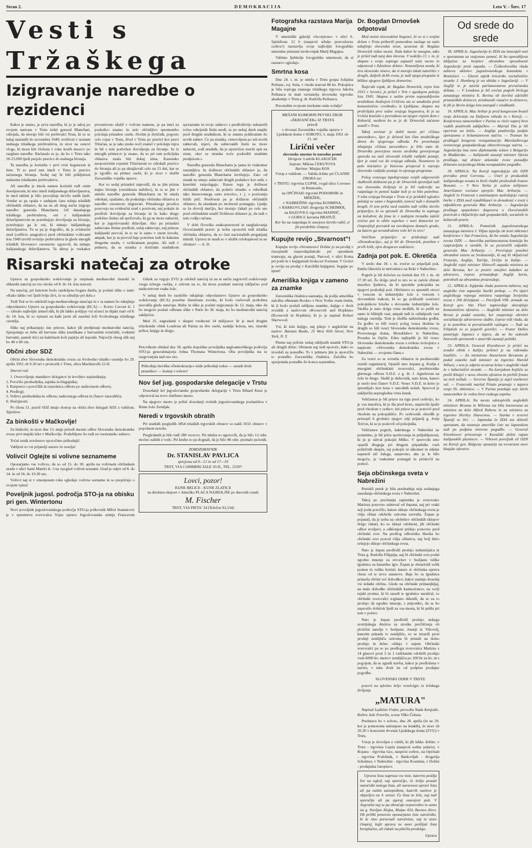Stran 2. D E M O K R A C I J A Leto V. - Štev. 17
Vesti s Tržaškega
Izigravanje naredbe o rezidenci
Kakor je znano, je prva naredba, ki jo je takoj po svojem nastopu v Trstu izdal general Blanchart, odrejala, da morajo biti vsi prebivalci Trsta, ki so se tukaj nastanili do novembra 1949, uvrščeni v seznam stalnega tržaškega prebivalstva, in sicer na osnovi vloge, ki mora biti vložena v roku šestih mescev po razglasu naredbe. Računalo se je, da bo v Trstu tako 10-15.000 ljudi prejelo pravico do stalnega bivanja.
Ta naredba je koristila v prvi vrsti beguncem iz Istre. Ti so pred tem imeli v Trstu le pravico začasnega bivanja. Sedaj naj bi bili priključeni stalnemu tržaškemu prebivalstvu.
Ali naredba je imela namen koristiti tudi onim doseljencem, ki niso imeli italijanskega državljanstva, in med takimi je bilo precejšnje število naših ljudi. Vendar se pa opaža v zadnjem času težnja tržaških občinskih oblastev, da na en ali drug način izigrajo naredbo generala Blancharta. Od današnjega tržaškega prebivalstva, oni z italijanskim državljanstvom ne potrebujejo dovoljenja za bivanje, potrebujejo ga le oni, ki nimajo italijanskega državljanstva. Tu se pa je dogodilo, da je evidenčni urad (»ufficio anagrafe«) pred občinskimi volitvami leta 1949 izvršil revizijo prebivalstva in glede mnogih tržaških Slovencev enostavno ugotovil, da nimajo italijanskega državljanstva. Ta ukrep je vsekakor prvenstveno služil v volivne namene, je pa imel za posledico znatno in zelo občutljivo spremembo položaja prizadete osebe. Dočim je dotičnik, pogosto celo rojen v Trstu, živel v Trstu po pravici kot pravi Tržačan, se je tako preko noči znašel v položaju tujca in bil s tem podvržen dovoljenju za bivanje. In iz mnogih primerov je znano, da so pri tem policijska oblastva znala biti dokaj sitna. Kazensko neoporečnim rojenim Tržačanom so odrekali pravico do bivanja ali jo pa skrajševali celo na 15 dni, kar se je zgodilo na primer osebi, ki je sicer v službi Zavezniške vojaške uprave.
Ker so sedaj prizadeti zaprosili, da se jim prizna trajno bivanje (»residenza stabile«), in ta se jim v smislu naredbe generala Blancharta ne bi smela odrekati, opažamo, da poskušajo občinska oblastva to naredbo enostavno izigravati. Prizadetega prosilca pozovejo na evidenčni urad s pozivom, naj pokaže in predloži dovoljenje za bivanje in še kako drugo podobno listino ali spričevalo, ki ga ne more nabaviti, ker je jugoslovanski državljan. Ako pa prizadeti zahtevane listine predloži, tedaj zahtevajo, naj prinese italijanski prevod, in to ne le samo v enem izvodu, ampak, ker je ta prevod baje potreben tudi še kakemu drugemu uradu, v večkratnem prepisu. Ali tudi v primeru, da se stranka z dotičnim uradnikom sporazume in svojo zahtevo s predložitvijo nekaterih točno odrejenih listin uredi, se po nekaj dneh znajde pred drugim uradnikom, ki se smatra poklicanim do novih zahtev. Če pa stranka, vznevoljena po teh novih zahtevah, izjavi, da zahtevanih listin ne more nabaviti, sodi uradnik, da je upravičen staviti spis na stran, »ker se stranka noče podrediti uradnim predpisom.«
Naredba generala Blancharta je jasna in vsakomur razumljiva. In dolžnost občinskih oblastev je, da naredbo generala Blancharta izvršujejo. Zato od strank ne smejo zahtevati drugih podatkov kot onih, s katerimi razpolagajo. Razen tega je dolžnost občinskih oblastev, da poduče stranko o odredbah tako imenovanega »atto notorio«, t. j. o pozivanju štirih prič. Predvsem pa je dolžnost občinskih oblastev, da strankam po možnosti pomagajo. Ljudje se že dovolj mučijo, ker morajo čakati po cele ure pred občinskimi uradi! Dolžnost oblastev je, da tudi o tem vodijo računa.
V dobi človeške enakopravnosti in razglaševanja človečanskih pravic je treba opozoriti tudi tržaška občinska oblastva, da so časi nacionalnih preganjanj minuli. Uprava in uradi so v službi celokupnosti in ne obratno! — A. D.
Risarski natečaj za otroke
Uprava za gospodarsko sodelovanje je razpisala mednarodni risarski in slikarski natečaj za vse otroke od 8. do 14. leta starosti.
Na natečaj, pri katerem bodo razdeljena bogata darila, je poslati slike o temi: »Kako lahko več ljudi bolje živi, če se združijo pri delu.«
Tudi Trst se bo udeležil tega mednarodnega natečaja in v ta namen bo tukajšnje odposlanstvo Uprave za gospodarsko sodelovanje (ECA) — Korzo Cavour št. 1 — izbralo najboljše izmed slik, ki jih lahko pošljejo vsi učenci in dijaki stari od 8. do 14. leta, ki so vpisani na kaki javni ali zasebni šoli Svobodnega tržaškega ozemlja.
Slike naj prikazujejo iste prizore, kakor jih predpisuje mednarodni natečaj. Sprejemajo se risbe ali barvaste slike (naslikane z barvastimi svinčniki, vodnimi barvami, pasteli itd.) na kakršnem koli papirju ali lepenki. Največji obseg slik naj bo 40 x 60 cm.
Odsek za vzgojo ZVU je odobril natečaj in na ta način zagotovil sodelovanje vsega učnega osebja, z ozirom na to, da mora potekati natečaj izključno pod nadzorstvom vsake šole.
V nekaj dneh bo razdelilo tukajšnje odposlanstvo Uprave za gospodarsko sodelovanje (ECA) posebne ilustrirane zvezke, ki bodo vsebovali podrobna navodila glede natečaja. Risbe in slike je poslati najpozneje do 12. maja, tako da bo mogoče poslati odbrane slike v Pariz do 30. maja, ko bo mednarodni natečaj zaključen.
Med 25. nagradami v skupni vrednosti 14 milijonov lir je med drugim tritedenski obisk Londona ali Pariza za dve osebi, nadalje kolesa, ure, risarski pribor, knjige in drugo.
Občni zbor SDZ
Občni zbor Slovenske demokratske zveze za Svobodno tržaško ozemlje bo 29. aprila 1951 ob 9.30 uri v prostorih v Trstu, ulica Machiavelli 22-II.
Dnevni red:
1. Overovljenje mandatov delegatov in izvolitev zapisnikarja;
2. Poročilo predsednika, tajnika in blagajnika;
3. Razprava o poročilih in razrešnica odboru po nadzornem odboru;
4. Predlogi;
5. Volitve predsednika in odbora; nadzornega odbora in članov razsodišča;
6. Slučajnosti.
Po členu 11. pravil SDZ imajo dostop na občni zbor delegati SDZ z vabilom. Tajništvo
Za binkošti v Mačkovlje!
Za binkošti, in sicer dne 13. maja priredi mestni odbor Slovenske demokratske zveze prvi majski izlet v Mačkovlje. Poskrbljeno bo tudi za vsestransko zabavo.
Točni urnik avtobusov sporočimo prihodnjič.
Vabljeni so vsi prijatelji narave in veselja!
Volivci! Oglejte si volivne seznameme
Opozarjamo vse volivce, da so od 15. do 30. aprila na volivnem občinskem uradu v ulici Santi Martiri št. 3 na vpogled volivni seznami. Urad je odprt od 8. do 14. in od 16. do 19.30 ure.
Volivci naj si v omenjenem roku ogledajo volivne sezname in se prepričajo o svojem vpisu!
Poveljnik jugosl. področja STO-ja na obisku pri gen. Wintertonu
Novi poveljnik jugoslovanskega področja STO-ja polkovnik Miloš Stamatović je v spremstvu svetovalca Vojne uprave Jugoslovanske armije Francetom Perovškom obiskal dne 18. aprila dopoldne poveljnika angloameriškega področja STO-ja generalmajorja Johna Thomasa Wintertona. Oba poveljnika sta se razgovarjala nad eno uro.
Prihodnja številka »Demokracije« izide prihodnji teden — zaradi dveh praznikov — komaj v soboto!
Nov šef jug. gospodarske delegacije v Trstu
Dosedanji šef jugoslovanske gospodarske delegacije v Trstu Rihard Knez je odpotoval na novo službeno mesto.
Na njegovo mesto je prišel dosedanji svétnik jugoslovanskega poslaništva v Rimu Jože Zemljak.
Neredi v trgovskih obratih
Pri uradnih pregledih 3854 tržaških trgovskih obratov so našli 1033 obratov v popolnem neredu.
Pregledanih je bilo tudi 280 vzorcev. Pri mleku so ugotovili, da je bilo 13 odst. močno zalitih z vodo. Pri kruhu so pa dognali, da je bilo 46 odst. premalo pečenih.
ZOBOZDRAVNIK
Dr. STANISLAV PAVLICA
sprejema od 9—12 in od 17—19
TRST, VIA COMMERCIALE 10-II., TEL. 25597
Lovci, pozor!
KUNE BELICE - KUNE ZLATICE
za direkten eksport v Ameriko PLAČA NAJBOLJŠE po dnevnih cenah
M. Fischer
TRST, VIA PIETA' 24 (Telefon 93,134)
Fotografska razstava Marija Magajne
V umetniški galeriji »Scorpione« v ulici S. Spiridione 12 b (nasproti srbske pravoslavne cerkve!) razstavlja svoje najboljše fotografske umetnine priznani strokovnjak Marij Magajna.
Vabimo ljubitelje fotografske umetnosti, da si razstavo ogledajo.
Smrtna kosa
Dne 24. t. m. je umrla v Trstu gospa Jožipina Perhauc, roj. Suša, v visoki starosti 86 let. Pokojnica je bila soproga znanega tržaškega trgovca Jakoba Perhauca in mati ravnatelja slovenske trgovske akademije v Trstu g. dr. Rudolfa Perhauca.
Preostalim svojcem izrekamo naše sožalje!
MEŠANI KOMORNI PEVSKI ZBOR »ŠKRJANČEK« IZ TRSTA
priredi
v dvorani Zavezniške vojaške uprave v Ljudskem domu v SOBOTO, 5. maja 1951 ob 21. uri
Lirični večer
slovenske umetne in narodne pesmi
Dirigent: Ludvik KLAKOČER
Sopran: Milena ČEKUTOVA
Bariton: Marjan KOS
Vstop z vabilom. — Vabila dobite pri ČLANIH ZBORA ter:
v TRSTU: trgovina LUPSE, vogal ulice Coroneo in Rismondo,
na OPČINAH: trgovini PODOBNIK in MERŽEK,
v NABREŽINI: trgovina KOSMINA,
v BARKOVLJAH: drogerija SCHEIMER,
na BAZOVICI: trgovina MAHNIČ,
v GORICI: kavarna BRATUŽ.
Ker bo na razpolago le omejeno število vabil, si jih preskrbite čimprej.
Kupujte revijo „Stvarnost"!
Kupujte revijo »Stvarnost«! Dobite jo na prodaj v časopisnih razprodajalnicah: pri openskem tramvaju, na glavni postaji, Parovel, v ulici Roma pri pošti in v knjigarnah Stoka ter Fortunat. V Gorici je revija na prodaj v Katoliški knjigarni. Segajte po njem!
Ameriška knjiga v zameno za znamke
Zavezniška čitalnica naznanja, da pošlje ameriška založba »Bantam Books« v New Yorku vsem tistim, ki ji bodo poslali rabljene znamke, knjigo v dveh zvezkih z naslovom »Roosevelt and Hopkins« (Roosevelt in Hopkins), ki jo je napisal Robert Sherwood.
Vsi, ki žele knjigo, naj pišejo v angleščini na naslov: Bantam Books, 25 West 45th Street, New York, N. Y.
Pismu naj prilože nekaj rabljenih znamk STO-ja ali drugih držav. Obenem naj tudi sporoče, kako so izvedeli za ponudbo. To v primeru jim je sporočila to ponudbo Zavezniška čitalnica. Založba bo sprejemala ponudbe do konca septembra.
Dr. Bogdan Drnovšek odpotoval
Med onimi slovenskimi begunci, ki so si s svojim delom v Trstu priborili pomembne zasluge za našo tukajšnjo slovensko stvar, zavzema dr. Bogdan Drnovšek vidno mesto. Toda kakor že mnogim, tako je prišel tudi zanj dan slovesa. V nedeljo 22. t. m. je skupno s svojo soprogo zapustil naše mesto in odpotoval v Združene države. Neusmiljena usoda, ki tira slovenske sinove, da si morajo iskati zatočišče v drugih, daljnih delih sveta, je tudi njega pregnala iz bližine njegove ljubljene domovine.
Štajerski rojak, dr. Bogdan Drnovšek, rojen leta 1915 v Sevnici, je prišel v Trst v zgodnjem poletju leta 1945. Skupno z našim prvim nepozabljenim urednikom Andrejem Uršičem sta se umaknila pred komunistično »svobodo« iz Ljubljane, skupno sta preživljala prve tedne svojega begunstva, ki je za Uršiča končalo s povratkom na njegov rojstni dom v Kobarid, medtem ko se je dr. Drnovšek začasno ustalil v Trstu.
Takoj novinar je dobil mesto pri »Glasu zaveznikov«, kjer je deloval kot član uredniškega zbora do njegovega odhoda. Po prenehanju izhajanja »Glasa zaveznikov« je bilo nato dr. Drnovšku poverjeno mesto urednika govorjenega sporeda na naši slovenski tržaški radijski postaji, kjer je ostal vse do svojega odhoda. Neumoren in poln iniciative je bistveno prispeval k razvoju slovenske radijske postaje in njenega programa.
Poleg vestnega izpolnjevanja svojih odgovornih službenih dolžnosti pa je dr. Drnovšek spremljal tudi vse slovensko življenje in je bil radevolje na razpolago in pomoč kadar koli je to bilo potrebno. V teku svojega bivanja v Trstu si je pridobil ugleden položaj ne samo v begunskih, temveč tudi v domačih krogih. O tem priča med ostalim tudi veliko število prijateljev, ki so spremili dr. Drnovška in soprogo na kolodvor, da jima še v zadnjem trenutku zaželé srečno pot in obilo uspehov v novi domovini ter čimprejšnji povratek na osvobojeno domačo grudo, na katero ga nerazdruženo veže kri in srce!
Voščilom prijateljev se pridružuje tudi »Demokracija«, saj je bil dr. Drnovšek, posebno v prvih letih, njen dragocen sodelavec.
Zadnja pot pok. E. Okretiča
V sredo dne 18. t. m. zvečer so pripeljali pok. Emila Okretiča iz mrtvašnice na Reki v Nabrežino.
Pogreb je bil določen za četrtek dne 19. t. m. ob 17.30 uri. Že dolgo pred to uro so se začele zbirati množice ljudstva, da bi spremile pokojnika na njegovi poslednji poti. Občinstvo so spremili otroci v vencem in industrijske šole z vencem s slovenskim trakom, ki so ga poklonili součenci pokojnikove hčerke s slovenske industrijske šole. Sledila je nato dolga vrsta moških, ki so prišli ne samo iz bližnjih vasi, ampak tudi iz oddaljenih vasi našega ozemlja. Tem je sledila nabrežinska godba. Za godbo so bili venci; poleg venca družine in drugih so bili venci Slovenske demokratske zveze, Prosvetnega doma, Motoklubov iz Nabrežine, Proseka in Opčin. Eden najlepših je bil venec Slovenske demokratske zveze s svileno trobojnico z napisom: »Slovenska demokratska zveza v Nabrežini — svojemu članu.«
Za venci so se uvrstila oblastva in predstavniki raznih organizacij. Opazili smo župana g. Kralja z mnogimi občinskimi svetovalci, predstavnike glavnega odbora S.D.Z. z g. dr. J. Agneletom na čelu in druge. Sledil je duhovnik, nato krsta, katero je neslo šest članov S.D.Z. Venec S.D.Z. in krsto je spremljalo šest žena v narodnih nošah. Sprevod je zaključila nepregledna vrsta žensk.
Veličasten je bil prizor na trgu pred cerkvijo, ko je vsa množica, ki je šla pred krsto, napravila špalir pred vhodom v cerkev; isti prizor se je ponovil pred vhodom na pokopališče. Po cerkvenih obredih je pristopil h grobnici njegov ožji prijatelj g. Josip Terčon, ki se je poslovil od pokojnika.
Veličasten pogreb, kakršnega v Nabrežini ne pomnimo, je bil priča spoštovanja in priljubljenosti, ki ju je užival pokojni Milko. V sprevodu smo opazili drugega pri drugem pripadnike vseh političnih skupin, saj pokojni ni nikomur in nikdar napravil nič žalega, nasprotno, ako je le bilo mogoče, je vsakomur pomagal in priskočil na pomoč.
Seja občinskega sveta v Nabrežini
Pretekli petek je bila predzadnja seja sedanjega zasedanja občinskega sveta v Nabrežini.
Takoj po prečitanju zapisnika je svetovalec Marizza ponovno zahteval od župana, naj pri vsaki seji poda poročilo, katere sklepe občinskega sveta je višja oblast odobrila oziroma zavrnila. Župan je pojasnil, da je treba na odobritev občinskih sklepov dolgo čakati; ko so sklepi odobreni, jih občinski odbor uveljavi, a odklonjeni pridejo ponovno pred občinski svet. Na predlog odbornika Skerka bo občinski svet pozval višja oblastva, naj bolj hitro rešujejo sklepe občinskega sveta.
Nato je župan predložil prošnjo industrijalca iz Trsta g. Rudolfa Filippija, naj bi občinski svet podal ugodno mnenje za otvoritev v Sesljanu velike igralnice za hazardne igre. Župan je obrazložil velik pomen in velike koristi, katere si občinska uprava obeta od te nove ustanove. Baje bo ta igralnica prinesla občini več dohodkov, kakor znašajo dosedaj vsi izdatki občine. Glede na občinski primanjkljaj, na male dohodke občinskih kamnolomov, na večji tujski promet, ki bi zaradi te igralnice naraščal, so občinski svetovalci soglasno sklenili, da se za to prošnjo da ugodno mnenje, s pripombo, da se bo zaprosilo dobiček ljudi za vsa mesta, ki bi prišla pri tem v poštev.
Nato je župan predložil prošnjo nekega avstrijskega društva za stroške prečiščenja ob ploščini naselja v Sesljanu. Jusarji iz Vižovelj, katerim pripada to zemljišče, so se izrazili proti prodaji zemljišča oziroma bi pristali na delno prodajo in delno oddajo v najem. Občinski svetovalci pa so po predlogu svetovalca Marizze s 14 glasovi proti 5 in 1 vzdržanim odobrili prodajo vseh 6000 kv. metrov zemljišča po 200 lir za kv. m s pogojem, da se zgradi stavba, kakor je predložena v načrtu, v teku dveh let od podpisu prodajne pogodbe.
SLOVENSKI ODER V TRSTU
ponovi na splošno željo veseloigro iz šolskega življenja
„MATURA"
Napisal Ladislav Fodor, prevedla Nada Konjedic. Režira Jože Peterlin, scena Vilko Čekuta.
Predstava bo v soboto, dne 28. aprila (in ne 29. kot je pomotoma natisnjeno na letakih), in sicer ob 20,30 v koncertni dvorani Ljudskega doma (ZVU) v Trstu.
Vstop je dovoljen z vabili, ki jih lahko dobite: v Trstu - trgovina Lupša (nasproti sodne palače), v Rojanu - trgovina Gec, nasproti cerkve, na Opčinah - trgovina Podobnik, v Barkovljah - drogerija Scheimer, v Nabrežini - trgovina Kosmina, v Dolini - prodajalna časopisov.
Uprava lista naprosa vse tiste, katerim pošilja list na ogled, naj sporočijo, če želijo postati naročniki našega lista, ali naravnost upravi lista ali pa našim zastopnikom, katerih naslove je objavljen na 4. strani. Če lista ne žele, naj tudi sporočijo ali pa zgoraj omenjeni poti. V Argentini naj se pa obračajo neposredno in samo na g. Novljan Alojza, Maipu 450, Buenos Aires. Ob priliki ponovno opozarjamo tiste naročnike, ki še niso poravnali naročnino, naj to store čimprej, kajti uprava ne more pošiljati lista brezplačno, ali čakati na plačila predolgo.
Uprava
Od srede do srede
18. APRILA: Jugoslavija in ZDA sta izmenjali noti o sporazumu za vzajemno pomoč, ki bo uporabljena izključno za krepitev obrambne sposobnosti Jugoslavije proti napadu. — Češkoslovaška vlada zahteva ukinitev jugoslovanskega konzulata v Bratislavi. — Glavni tajnik švicarske socialistične stranke J. Humberg je na obisku v Jugoslaviji. — V Angliji se je začela parlamentarna preračunska debata. — V Londonu je bil svečan pogreb bivšega zunanjega ministra E. Bevina ob številni udeležbi pristaniških delavcev, avtobusnih vozačev in delavcev, ki jih je Bevin dolga leta zastopal v sindikatih.
19. APRILA: Mac Arthur je pred kongresom branil svoje delovanje na Daljnem vzhodu in v Koreji. — Konferenca namestnikov v Parizu se vleče naprej brez vsakih pozitivnih zaključkov. — Maršal Tito je bil operiran na žolču. — Anglija pozdravlja podpis sporazuma o Schumanovem načrtu. — Truman bo predlagal kongresu reorganizacijo Marshallovega svetovnega gospodarskega obnovitvenega načrta. — Jugoslavija ima nove diplomatske težave z Bolgarijo in Madžarsko. — Italijanski zunanji minister Sforza predlaga, naj države atlantske zveze ponudijo državam sovjetskega bloka nenapadalne pogodbe.
20. APRILA: Na Koreji napredujejo sile OZN previdno proti Corvonu. — Umrl je predsednik italijanskega senata in bivši vladni predsednik Ivanoe Bonomi. — V New Yorku je sedem milijonov Američanov svečano sprejelo Mac Arthurja. — Angleži in Francozi z zanimanjem zasledujejo razvoj borbe v ZDA med republikanci in demokrati v zvezi z odpoklicem generala Mac Arthurja. — Jugoslavija predlaga spopolnitev dogovora o človečanskih pravicah z vključitvijo tudi gospodarskih, socialnih in kulturnih pravic.
21. APRILA: Pomočnik jugoslovanskega zunanjega ministra J. Viljan izjavlja ob šesti obletnici konference v San Franciscu, da bo ostala Jugoslavija zvesta OZN. — Ameriška parlamentarna komisija bo razpravljala o vzrokih, ki so povzročili odpoklic generala Mac Arthurja. — Prevčujejo posebni obrambni sistem za Sredozemlje, ki naj bi vključeval Francijo, Anglijo, Turčijo, Grčijo in Italijo. — Angleški vojni minister Shinwell napada ministra za delo Bevana, ker se protivi omejitvi izdatkov za zdravstvo, čeprav primanjkuje Angliji kovin, potrebnih za obrambno proizvodnjo.
22. APRILA: Egiptska vlada ponovno zahteva, naj angleške čete zapustijo Sueški prekop. — Po izjavi angleškega vojnega ministra razpolaga Sovjetska zveza z 200 divizijami. — Poveljnik VIII. armade na Koreji gen. Van Fleet napoveduje skorajšnjo komunistično ofenzivo. — Angleški minister za delo Bevan je podal ostavko, ker nasprotuje okrnitvi socializacije zdravstvene službe, čeprav trdi vlada, da je to potrebno iz preračunskih razlogov. — Tudi na Filipinih so se pojavili gverilci. — Foster Dulles pomirjuje Japonce z izjavo, da ne bo nobenih bistvenih sprememb v ameriški zunanji politiki.
23. APRILA: General Eisenhower je prišel na uradni obisk v Italijo; priletel je na videmsko letališče. — Za ministrom Aneurinom Bevanom je podal ostavko tudi minister za trgovino Harold Wilson; s tem je odprta nevarna kriza v angleški vladi in v laburistični stranki. — Na korejskem bojišču so prešli Kitajci v novo silovito ofenzivo in prebili fronto na treh točkah. — Severno Španijo je zajel stavkovni val. — Francoski maršal Pétain praznuje v zaporu svojo 95. obletnico. — V Parizu potekajo seje štirih namestnikov še vedno brez vsakega uspeha.
24. APRILA: Na mesto odstopivših angleških ministrov Bevana in Wilsona sta bila imenovana za ministra za delo Alfred Robens in za ministra za trgovino Hertley Shawcross. — Stavka v severni Španiji se širi. — Japonska in ZDA sta sklenili sporazum, da ostanejo ameriške čete na Japonskem tudi po podpisu mirovne pogodbe. — General Eisenhower prisostvuje v Kanalski dolini vajam italijanskih planincev. — Vrhovni poveljnik sil OZN na Koreji gen. Ridgway opozarja na nevarnost nove kitajske ofenzive.